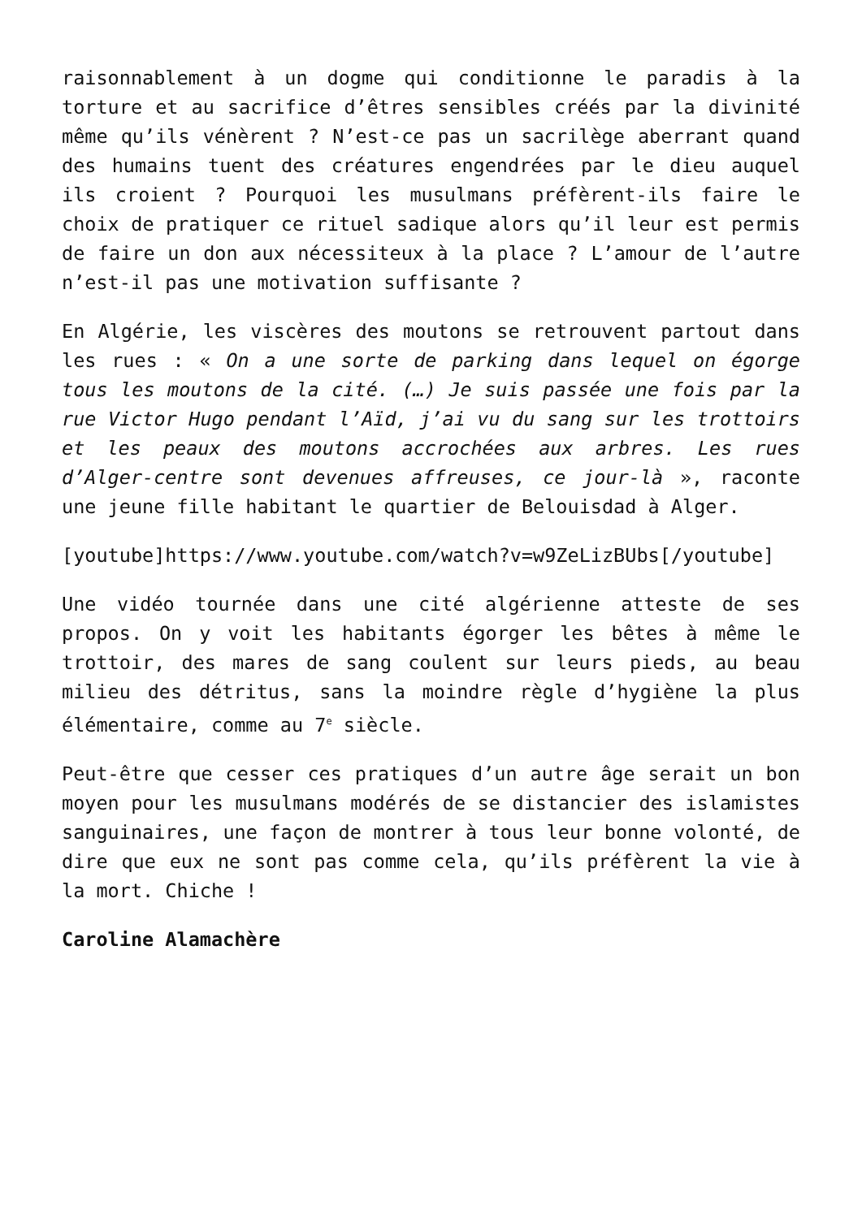raisonnablement à un dogme qui conditionne le paradis à la torture et au sacrifice d’êtres sensibles créés par la divinité même qu’ils vénèrent ? N’est-ce pas un sacrilège aberrant quand des humains tuent des créatures engendrées par le dieu auquel ils croient ? Pourquoi les musulmans préfèrent-ils faire le choix de pratiquer ce rituel sadique alors qu’il leur est permis de faire un don aux nécessiteux à la place ? L’amour de l’autre n’est-il pas une motivation suffisante ?
En Algérie, les viscères des moutons se retrouvent partout dans les rues : « On a une sorte de parking dans lequel on égorge tous les moutons de la cité. (…) Je suis passée une fois par la rue Victor Hugo pendant l’Aïd, j’ai vu du sang sur les trottoirs et les peaux des moutons accrochées aux arbres. Les rues d’Alger-centre sont devenues affreuses, ce jour-là », raconte une jeune fille habitant le quartier de Belouisdad à Alger.
[youtube]https://www.youtube.com/watch?v=w9ZeLizBUbs[/youtube]
Une vidéo tournée dans une cité algérienne atteste de ses propos. On y voit les habitants égorger les bêtes à même le trottoir, des mares de sang coulent sur leurs pieds, au beau milieu des détritus, sans la moindre règle d’hygiène la plus élémentaire, comme au 7<sup>e</sup> siècle.
Peut-être que cesser ces pratiques d’un autre âge serait un bon moyen pour les musulmans modérés de se distancier des islamistes sanguinaires, une façon de montrer à tous leur bonne volonté, de dire que eux ne sont pas comme cela, qu’ils préfèrent la vie à la mort. Chiche !
Caroline Alamachère